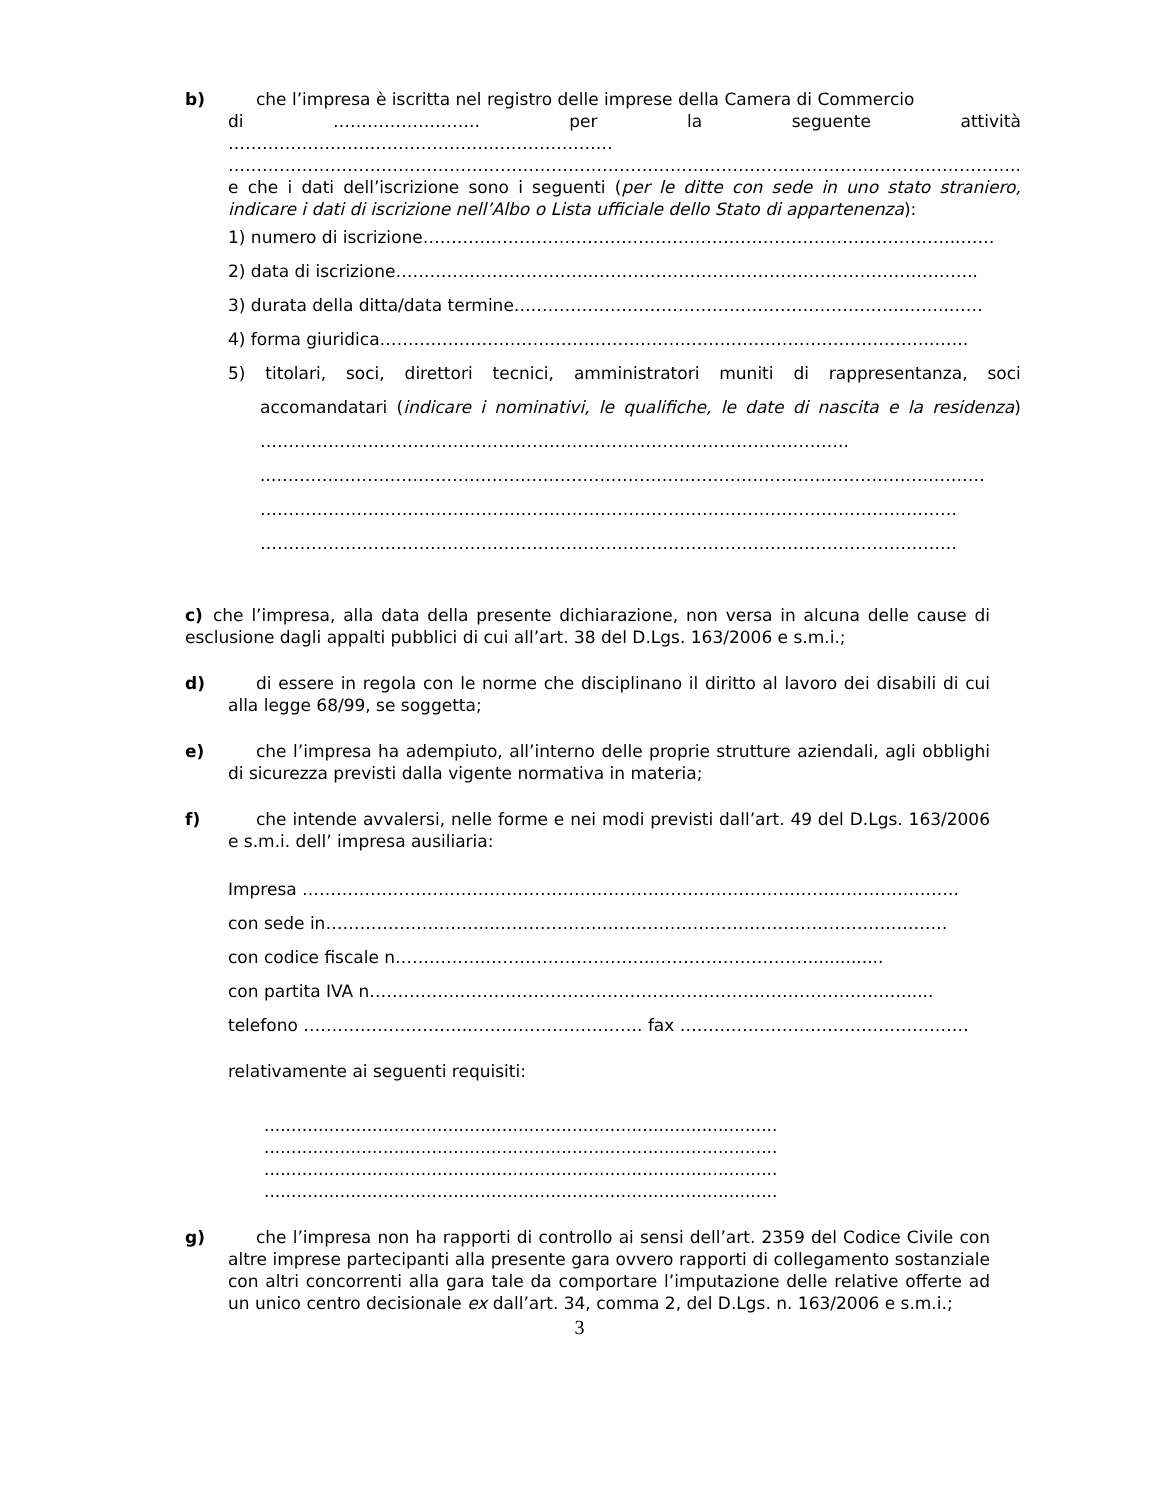b) che l’impresa è iscritta nel registro delle imprese della Camera di Commercio
di …………………….. per la seguente attività
………………………………………..…………………
…………………………………………………………………………………………………………………………..
e che i dati dell’iscrizione sono i seguenti (per le ditte con sede in uno stato straniero, indicare i dati di iscrizione nell’Albo o Lista ufficiale dello Stato di appartenenza):
1) numero di iscrizione…………………………………………………………………………………..……
2) data di iscrizione……………………………..…………………………………………………………..
3) durata della ditta/data termine….………………………………………………………..……..……
4) forma giuridica……………………………………………………………………………………..……
5) titolari, soci, direttori tecnici, amministratori muniti di rappresentanza, soci accomandatari (indicare i nominativi, le qualifiche, le date di nascita e la residenza) …………………………………………………………………………………………..
..………………………………………………………………………………………………………………
……………………………………………………………………………………………………………
……………………………………………………………………………………………………………
c) che l’impresa, alla data della presente dichiarazione, non versa in alcuna delle cause di esclusione dagli appalti pubblici di cui all’art. 38 del D.Lgs. 163/2006 e s.m.i.;
d) di essere in regola con le norme che disciplinano il diritto al lavoro dei disabili di cui alla legge 68/99, se soggetta;
e) che l’impresa ha adempiuto, all’interno delle proprie strutture aziendali, agli obblighi di sicurezza previsti dalla vigente normativa in materia;
f) che intende avvalersi, nelle forme e nei modi previsti dall’art. 49 del D.Lgs. 163/2006 e s.m.i. dell’ impresa ausiliaria:
Impresa ……………………………………………………………………………………………………..
con sede in………………………...………………..……………………………………………………
con codice fiscale n……………..………………………..………………………..............
con partita IVA n……………..……………………………………………..……………………......
telefono ………………………..…………………………. fax ……………………………………………
relativamente ai seguenti requisiti:
...............................................................................................
...............................................................................................
...............................................................................................
...............................................................................................
g) che l’impresa non ha rapporti di controllo ai sensi dell’art. 2359 del Codice Civile con altre imprese partecipanti alla presente gara ovvero rapporti di collegamento sostanziale con altri concorrenti alla gara tale da comportare l’imputazione delle relative offerte ad un unico centro decisionale ex dall’art. 34, comma 2, del D.Lgs. n. 163/2006 e s.m.i.;
3